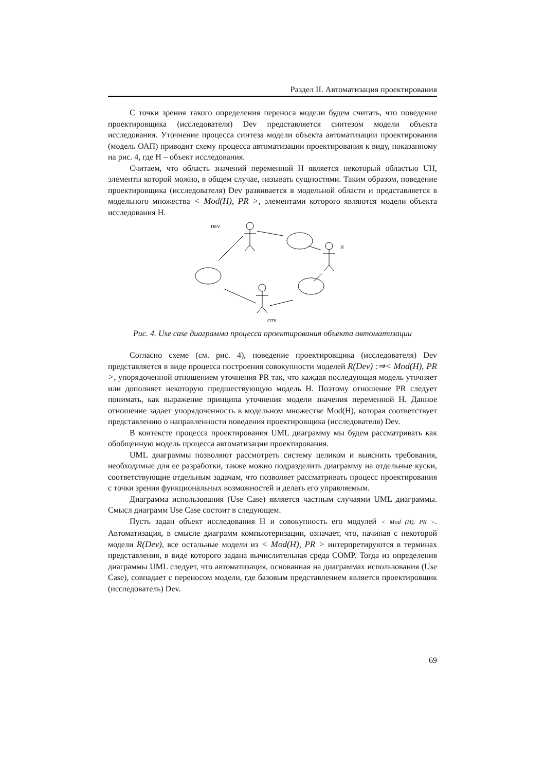Раздел II. Автоматизация проектирования
С точки зрения такого определения переноса модели будем считать, что поведение проектировщика (исследователя) Dev представляется синтезом модели объекта исследования. Уточнение процесса синтеза модели объекта автоматизации проектирования (модель ОАП) приводит схему процесса автоматизации проектирования к виду, показанному на рис. 4, где H – объект исследования.
Считаем, что область значений переменной H является некоторый областью UH, элементы которой можно, в общем случае, называть сущностями. Таким образом, поведение проектировщика (исследователя) Dev развивается в модельной области и представляется в модельного множества < Mod(H), PR >, элементами которого являются модели объекта исследования H.
DEV
H
OTS
Рис. 4. Use case диаграмма процесса проектирования объекта автоматизации
Согласно схеме (см. рис. 4), поведение проектировщика (исследователя) Dev представляется в виде процесса построения совокупности моделей R(Dev) :⇒< Mod(H), PR >, упорядоченной отношением уточнения PR так, что каждая последующая модель уточняет или дополняет некоторую предшествующую модель H. Поэтому отношение PR следует понимать, как выражение принципа уточнения модели значения переменной H. Данное отношение задает упорядоченность в модельном множестве Mod(H), которая соответствует представлению о направленности поведения проектировщика (исследователя) Dev.
В контексте процесса проектирования UML диаграмму мы будем рассматривать как обобщенную модель процесса автоматизации проектирования.
UML диаграммы позволяют рассмотреть систему целиком и выяснить требования, необходимые для ее разработки, также можно подразделить диаграмму на отдельные куски, соответствующие отдельным задачам, что позволяет рассматривать процесс проектирования с точки зрения функциональных возможностей и делать его управляемым.
Диаграмма использования (Use Case) является частным случаями UML диаграммы. Смысл диаграмм Use Case состоит в следующем.
Пусть задан объект исследования H и совокупность его модулей < Mod (H), PR >. Автоматизация, в смысле диаграмм компьютеризации, означает, что, начиная с некоторой модели R(Dev), все остальные модели из < Mod(H), PR > интерпретируются в терминах представления, в виде которого задана вычислительная среда COMP. Тогда из определения диаграммы UML следует, что автоматизация, основанная на диаграммах использования (Use Case), совпадает с переносом модели, где базовым представлением является проектировщик (исследователь) Dev.
69